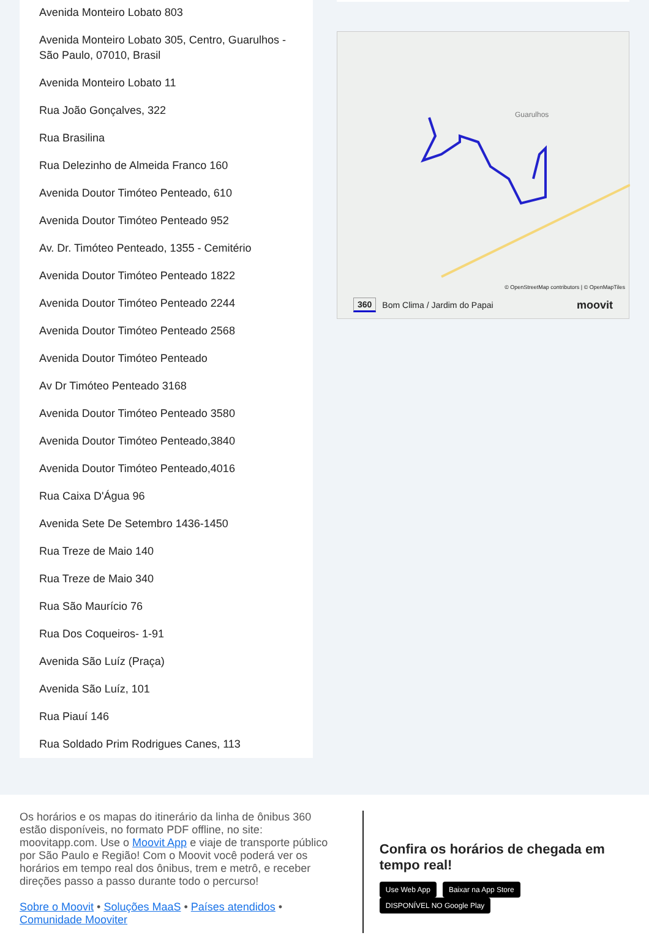Avenida Monteiro Lobato 803
Avenida Monteiro Lobato 305, Centro, Guarulhos - São Paulo, 07010, Brasil
Avenida Monteiro Lobato 11
Rua João Gonçalves, 322
Rua Brasilina
Rua Delezinho de Almeida Franco 160
Avenida Doutor Timóteo Penteado, 610
Avenida Doutor Timóteo Penteado 952
Av. Dr. Timóteo Penteado, 1355 - Cemitério
Avenida Doutor Timóteo Penteado 1822
Avenida Doutor Timóteo Penteado 2244
Avenida Doutor Timóteo Penteado 2568
Avenida Doutor Timóteo Penteado
Av Dr Timóteo Penteado 3168
Avenida Doutor Timóteo Penteado 3580
Avenida Doutor Timóteo Penteado,3840
Avenida Doutor Timóteo Penteado,4016
Rua Caixa D'Água 96
Avenida Sete De Setembro 1436-1450
Rua Treze de Maio 140
Rua Treze de Maio 340
Rua São Maurício 76
Rua Dos Coqueiros- 1-91
Avenida São Luíz (Praça)
Avenida São Luíz, 101
Rua Piauí 146
Rua Soldado Prim Rodrigues Canes, 113
Guarulhos
© OpenStreetMap contributors | © OpenMapTiles
360 Bom Clima / Jardim do Papai moovit
Os horários e os mapas do itinerário da linha de ônibus 360 estão disponíveis, no formato PDF offline, no site: moovitapp.com. Use o Moovit App e viaje de transporte público por São Paulo e Região! Com o Moovit você poderá ver os horários em tempo real dos ônibus, trem e metrô, e receber direções passo a passo durante todo o percurso!
Sobre o Moovit • Soluções MaaS • Países atendidos • Comunidade Mooviter
Confira os horários de chegada em tempo real!
Use Web App Baixar na App Store DISPONÍVEL NO Google Play